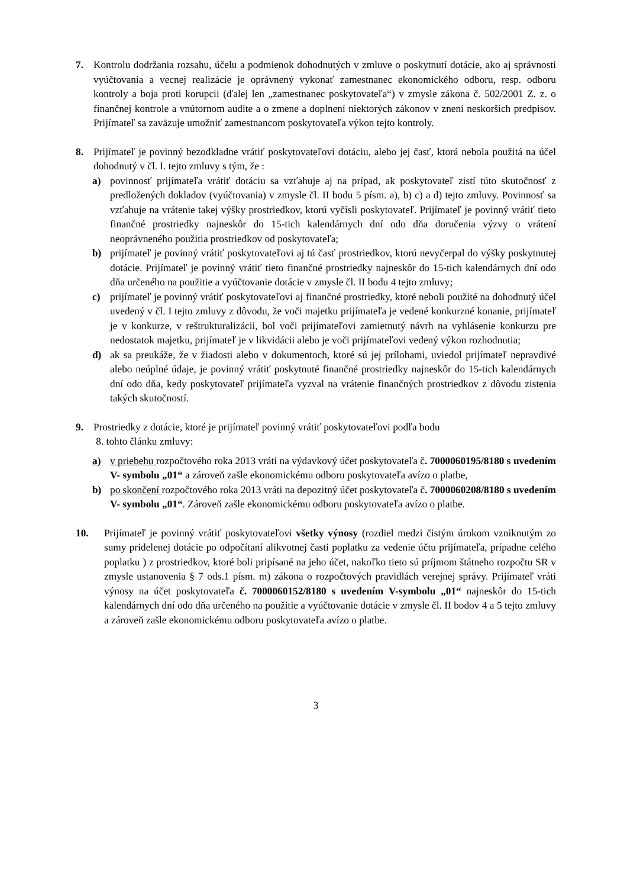7. Kontrolu dodržania rozsahu, účelu a podmienok dohodnutých v zmluve o poskytnutí dotácie, ako aj správnosti vyúčtovania a vecnej realizácie je oprávnený vykonať zamestnanec ekonomického odboru, resp. odboru kontroly a boja proti korupcii (ďalej len „zamestnanec poskytovateľa“) v zmysle zákona č. 502/2001 Z. z. o finančnej kontrole a vnútornom audite a o zmene a doplnení niektorých zákonov v znení neskorších predpisov. Prijímateľ sa zaväzuje umožniť zamestnancom poskytovateľa výkon tejto kontroly.
8. Prijímateľ je povinný bezodkladne vrátiť poskytovateľovi dotáciu, alebo jej časť, ktorá nebola použitá na účel dohodnutý v čl. I. tejto zmluvy s tým, že :
a) povinnosť prijímateľa vrátiť dotáciu sa vzťahuje aj na prípad, ak poskytovateľ zistí túto skutočnosť z predložených dokladov (vyúčtovania) v zmysle čl. II bodu 5 písm. a), b) c) a d) tejto zmluvy. Povinnosť sa vzťahuje na vrátenie takej výšky prostriedkov, ktorú vyčísli poskytovateľ. Prijímateľ je povinný vrátiť tieto finančné prostriedky najneskôr do 15-tich kalendárnych dní odo dňa doručenia výzvy o vrátení neoprávneného použitia prostriedkov od poskytovateľa;
b) prijímateľ je povinný vrátiť poskytovateľovi aj tú časť prostriedkov, ktorú nevyčerpal do výšky poskytnutej dotácie. Prijímateľ je povinný vrátiť tieto finančné prostriedky najneskôr do 15-tich kalendárnych dní odo dňa určeného na použitie a vyúčtovanie dotácie v zmysle čl. II bodu 4 tejto zmluvy;
c) prijímateľ je povinný vrátiť poskytovateľovi aj finančné prostriedky, ktoré neboli použité na dohodnutý účel uvedený v čl. I tejto zmluvy z dôvodu, že voči majetku prijímateľa je vedené konkurzné konanie, prijímateľ je v konkurze, v reštrukturalizácii, bol voči prijímateľovi zamietnutý návrh na vyhlásenie konkurzu pre nedostatok majetku, prijímateľ je v likvidácii alebo je voči prijímateľovi vedený výkon rozhodnutia;
d) ak sa preukáže, že v žiadosti alebo v dokumentoch, ktoré sú jej prílohami, uviedol prijímateľ nepravdivé alebo neúplné údaje, je povinný vrátiť poskytnuté finančné prostriedky najneskôr do 15-tich kalendárnych dní odo dňa, kedy poskytovateľ prijímateľa vyzval na vrátenie finančných prostriedkov z dôvodu zistenia takých skutočností.
9. Prostriedky z dotácie, ktoré je prijímateľ povinný vrátiť poskytovateľovi podľa bodu
8. tohto článku zmluvy:
a) v priebehu rozpočtového roka 2013 vráti na výdavkový účet poskytovateľa č. 7000060195/8180 s uvedením V- symbolu „01“ a zároveň zašle ekonomickému odboru poskytovateľa avízo o platbe,
b) po skončení rozpočtového roka 2013 vráti na depozitný účet poskytovateľa č. 7000060208/8180 s uvedením V- symbolu „01“. Zároveň zašle ekonomickému odboru poskytovateľa avízo o platbe.
10. Prijímateľ je povinný vrátiť poskytovateľovi všetky výnosy (rozdiel medzi čistým úrokom vzniknutým zo sumy pridelenej dotácie po odpočítaní alikvotnej časti poplatku za vedenie účtu prijímateľa, prípadne celého poplatku ) z prostriedkov, ktoré boli pripísané na jeho účet, nakoľko tieto sú príjmom štátneho rozpočtu SR v zmysle ustanovenia § 7 ods.1 písm. m) zákona o rozpočtových pravidlách verejnej správy. Prijímateľ vráti výnosy na účet poskytovateľa č. 7000060152/8180 s uvedením V-symbolu „01“ najneskôr do 15-tich kalendárnych dní odo dňa určeného na použitie a vyúčtovanie dotácie v zmysle čl. II bodov 4 a 5 tejto zmluvy a zároveň zašle ekonomickému odboru poskytovateľa avízo o platbe.
3